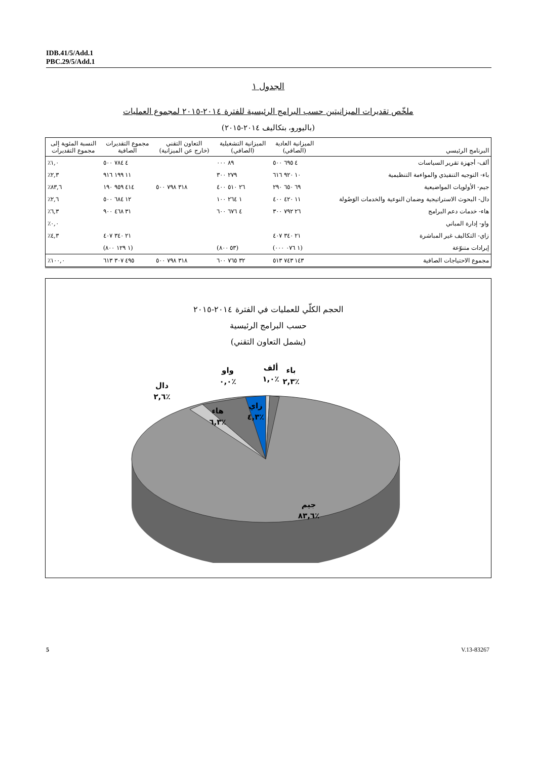IDB.41/5/Add.1
PBC.29/5/Add.1
الجدول ١
ملخّص تقديرات الميزانيتين حسب البرامج الرئيسية للفترة ٢٠١٤-٢٠١٥ لمجموع العمليات
(باليورو، بتكاليف ٢٠١٤-٢٠١٥)
| البرنامج الرئيسي | الميزانية العادية (الصافي) | الميزانية التشغيلية (الصافي) | التعاون التقني (خارج عن الميزانية) | مجموع التقديرات الصافية | النسبة المئوية إلى مجموع التقديرات |
| --- | --- | --- | --- | --- | --- |
| ألف- أجهزة تقرير السياسات | ٤ ٦٩٥ ٥٠٠ | ٨٩ ٠٠٠ | | ٤ ٧٨٤ ٥٠٠ | ٪١,٠ |
| باء- التوجيه التنفيذي والمواءمة التنظيمية | ١٠ ٩٢٠ ٦١٦ | ٢٧٩ ٣٠٠ | | ١١ ١٩٩ ٩١٦ | ٪٢,٣ |
| جيم- الأولويات المواضيعية | ٦٩ ٦٥٠ ٢٩٠ | ٢٦ ٥١٠ ٤٠٠ | ٣١٨ ٧٩٨ ٥٠٠ | ٤١٤ ٩٥٩ ١٩٠ | ٪٨٣,٦ |
| دال- البحوث الاستراتيجية وضمان النوعية والخدمات الوَصُولة | ١١ ٤٢٠ ٤٠٠ | ١ ٢٦٤ ١٠٠ | | ١٢ ٦٨٤ ٥٠٠ | ٪٢,٦ |
| هاء- خدمات دعم البرامج | ٢٦ ٧٩٢ ٣٠٠ | ٤ ٦٧٦ ٦٠٠ | | ٣١ ٤٦٨ ٩٠٠ | ٪٦,٣ |
| واو- إدارة المباني | | | | | ٪٠,٠ |
| زاي- التكاليف غير المباشرة | ٢١ ٣٤٠ ٤٠٧ | | | ٢١ ٣٤٠ ٤٠٧ | ٪٤,٣ |
| إيرادات متنوّعة | (١ ٠٧٦ ٠٠٠) | (٥٣ ٨٠٠) | | (١ ١٢٩ ٨٠٠) | |
| مجموع الاحتياجات الصافية | ١٤٣ ٧٤٣ ٥١٣ | ٣٢ ٧٦٥ ٦٠٠ | ٣١٨ ٧٩٨ ٥٠٠ | ٤٩٥ ٣٠٧ ٦١٣ | ٪١٠٠,٠ |
الحجم الكلّي للعمليات في الفترة ٢٠١٤-٢٠١٥
حسب البرامج الرئيسية
(يشمل التعاون التقني)
ألف
٪١,٠
باء
٪٢,٣
واو
٪٠,٠
دال
٪٢,٦
هاء
٪٦,٣
زاي
٪٤,٣
جيم
٪٨٣,٦
5 V.13-83267